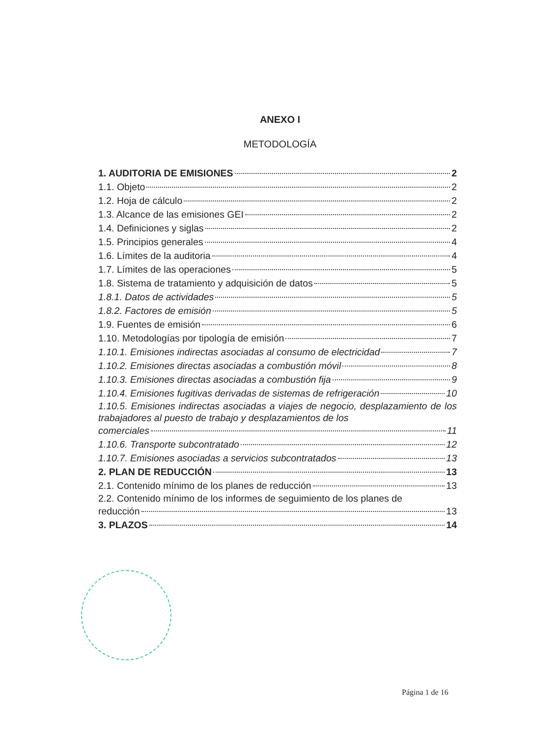ANEXO I
METODOLOGÍA
1. AUDITORIA DE EMISIONES 2
1.1. Objeto 2
1.2. Hoja de cálculo 2
1.3. Alcance de las emisiones GEI 2
1.4. Definiciones y siglas 2
1.5. Principios generales 4
1.6. Límites de la auditoria 4
1.7. Límites de las operaciones 5
1.8. Sistema de tratamiento y adquisición de datos 5
1.8.1. Datos de actividades 5
1.8.2. Factores de emisión 5
1.9. Fuentes de emisión 6
1.10. Metodologías por tipología de emisión 7
1.10.1. Emisiones indirectas asociadas al consumo de electricidad 7
1.10.2. Emisiones directas asociadas a combustión móvil 8
1.10.3. Emisiones directas asociadas a combustión fija 9
1.10.4. Emisiones fugitivas derivadas de sistemas de refrigeración 10
1.10.5. Emisiones indirectas asociadas a viajes de negocio, desplazamiento de los trabajadores al puesto de trabajo y desplazamientos de los
comerciales 11
1.10.6. Transporte subcontratado 12
1.10.7. Emisiones asociadas a servicios subcontratados 13
2. PLAN DE REDUCCIÓN 13
2.1. Contenido mínimo de los planes de reducción 13
2.2. Contenido mínimo de los informes de seguimiento de los planes de
reducción 13
3. PLAZOS 14
Página 1 de 16